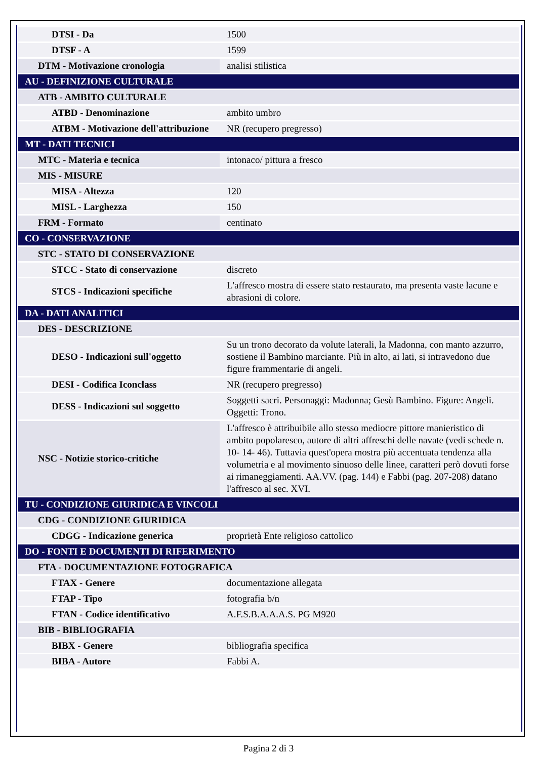| DTSI - Da | 1500 |
| DTSF - A | 1599 |
| DTM - Motivazione cronologia | analisi stilistica |
| AU - DEFINIZIONE CULTURALE | |
| ATB - AMBITO CULTURALE | |
| ATBD - Denominazione | ambito umbro |
| ATBM - Motivazione dell'attribuzione | NR (recupero pregresso) |
| MT - DATI TECNICI | |
| MTC - Materia e tecnica | intonaco/ pittura a fresco |
| MIS - MISURE | |
| MISA - Altezza | 120 |
| MISL - Larghezza | 150 |
| FRM - Formato | centinato |
| CO - CONSERVAZIONE | |
| STC - STATO DI CONSERVAZIONE | |
| STCC - Stato di conservazione | discreto |
| STCS - Indicazioni specifiche | L'affresco mostra di essere stato restaurato, ma presenta vaste lacune e abrasioni di colore. |
| DA - DATI ANALITICI | |
| DES - DESCRIZIONE | |
| DESO - Indicazioni sull'oggetto | Su un trono decorato da volute laterali, la Madonna, con manto azzurro, sostiene il Bambino marciante. Più in alto, ai lati, si intravedono due figure frammentarie di angeli. |
| DESI - Codifica Iconclass | NR (recupero pregresso) |
| DESS - Indicazioni sul soggetto | Soggetti sacri. Personaggi: Madonna; Gesù Bambino. Figure: Angeli. Oggetti: Trono. |
| NSC - Notizie storico-critiche | L'affresco è attribuibile allo stesso mediocre pittore manieristico di ambito popolaresco, autore di altri affreschi delle navate (vedi schede n. 10- 14- 46). Tuttavia quest'opera mostra più accentuata tendenza alla volumetria e al movimento sinuoso delle linee, caratteri però dovuti forse ai rimaneggiamenti. AA.VV. (pag. 144) e Fabbi (pag. 207-208) datano l'affresco al sec. XVI. |
| TU - CONDIZIONE GIURIDICA E VINCOLI | |
| CDG - CONDIZIONE GIURIDICA | |
| CDGG - Indicazione generica | proprietà Ente religioso cattolico |
| DO - FONTI E DOCUMENTI DI RIFERIMENTO | |
| FTA - DOCUMENTAZIONE FOTOGRAFICA | |
| FTAX - Genere | documentazione allegata |
| FTAP - Tipo | fotografia b/n |
| FTAN - Codice identificativo | A.F.S.B.A.A.A.S. PG M920 |
| BIB - BIBLIOGRAFIA | |
| BIBX - Genere | bibliografia specifica |
| BIBA - Autore | Fabbi A. |
Pagina 2 di 3